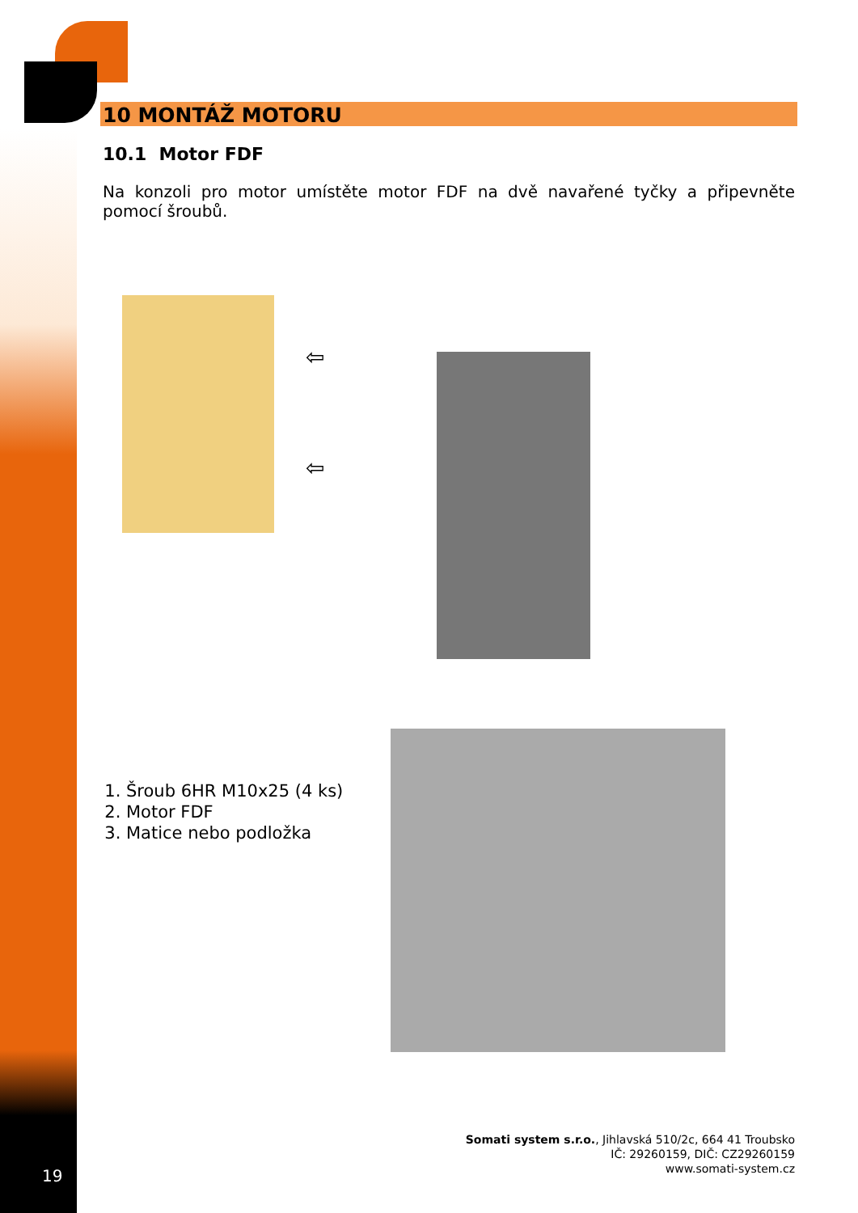10 MONTÁŽ MOTORU
10.1 Motor FDF
Na konzoli pro motor umístěte motor FDF na dvě navařené tyčky a připevněte pomocí šroubů.
⇦
⇦
1. Šroub 6HR M10x25 (4 ks)
2. Motor FDF
3. Matice nebo podložka
Somati system s.r.o., Jihlavská 510/2c, 664 41 Troubsko
IČ: 29260159, DIČ: CZ29260159
www.somati-system.cz
19